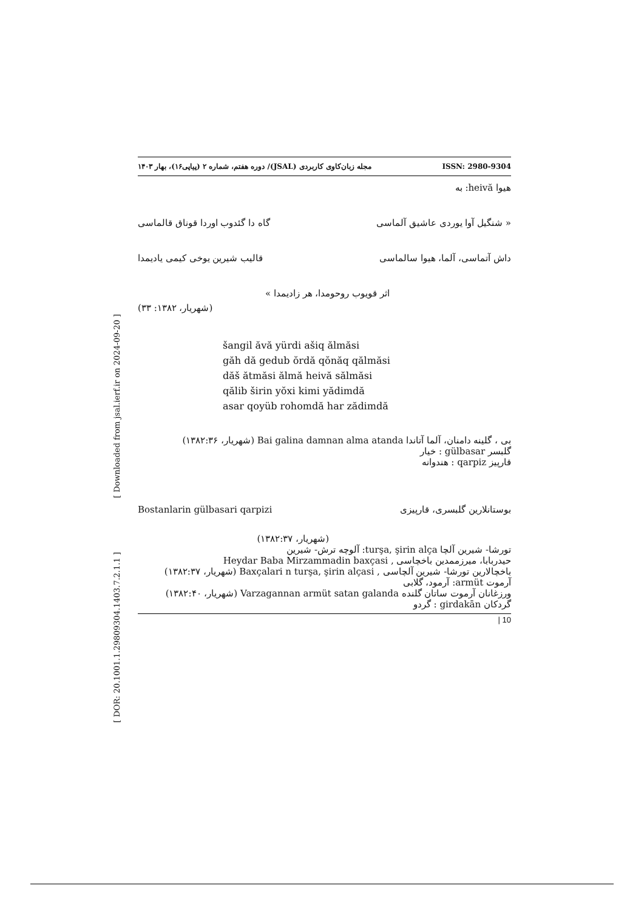[ Downloaded from jsal.ierf.ir on 2024-09-20 ]
[ DOR: 20.1001.1.29809304.1403.7.2.1.1 ]
مجله زبان‌کاوی کاربردی (JSAL)/ دوره هفتم، شماره ۲ (پیاپی۱۶)، بهار ۱۴۰۳ ISSN: 2980-9304
هیوا heivă: به
« شنگیل آوا یوردی عاشیق آلماسی گاه دا گئدوب اوردا قوناق قالماسی
داش آتماسی، آلما، هیوا سالماسی قالیب شیرین یوخی کیمی یادیمدا
اثر قویوب روحومدا، هر زادیمدا »
(شهریار، ۱۳۸۲: ۳۳)
šangil ăvă yürdi ašiq ălmăsi
găh dă gedub ŏrdă qŏnăq qălmăsi
dăš ătmăsi ălmă heivă sălmăsi
qălib širin yŏxi kimi yădimdă
asar qoyüb rohomdă har zădimdă
بی ، گلینه دامنان، آلما آتاندا Bai galina damnan alma atanda (شهریار، ۱۳۸۲:۳۶)
گلبسر gülbasar : خیار
قارپیز qarpiz : هندوانه
بوستانلارین گلبسری، قارپیزی Bostanlarin gülbasari qarpizi
(شهریار، ۱۳۸۲:۳۷)
تورشا- شیرین آلچا turşa, şirin alça: آلوچه ترش- شیرین
حیدربابا، میرزممدین باخچاسی , Heydar Baba Mirzammadin baxçasi
باخچالارین تورشا- شیرین آلچاسی , Baxçalari n turşa, şirin alçasi (شهریار، ۱۳۸۲:۳۷)
آرموت armüt: آرمود، گلابی
ورزغانان آرموت ساتان گلنده Varzagannan armüt satan galanda (شهریار، ۱۳۸۲:۴۰)
گردکان girdakān : گردو
| 10